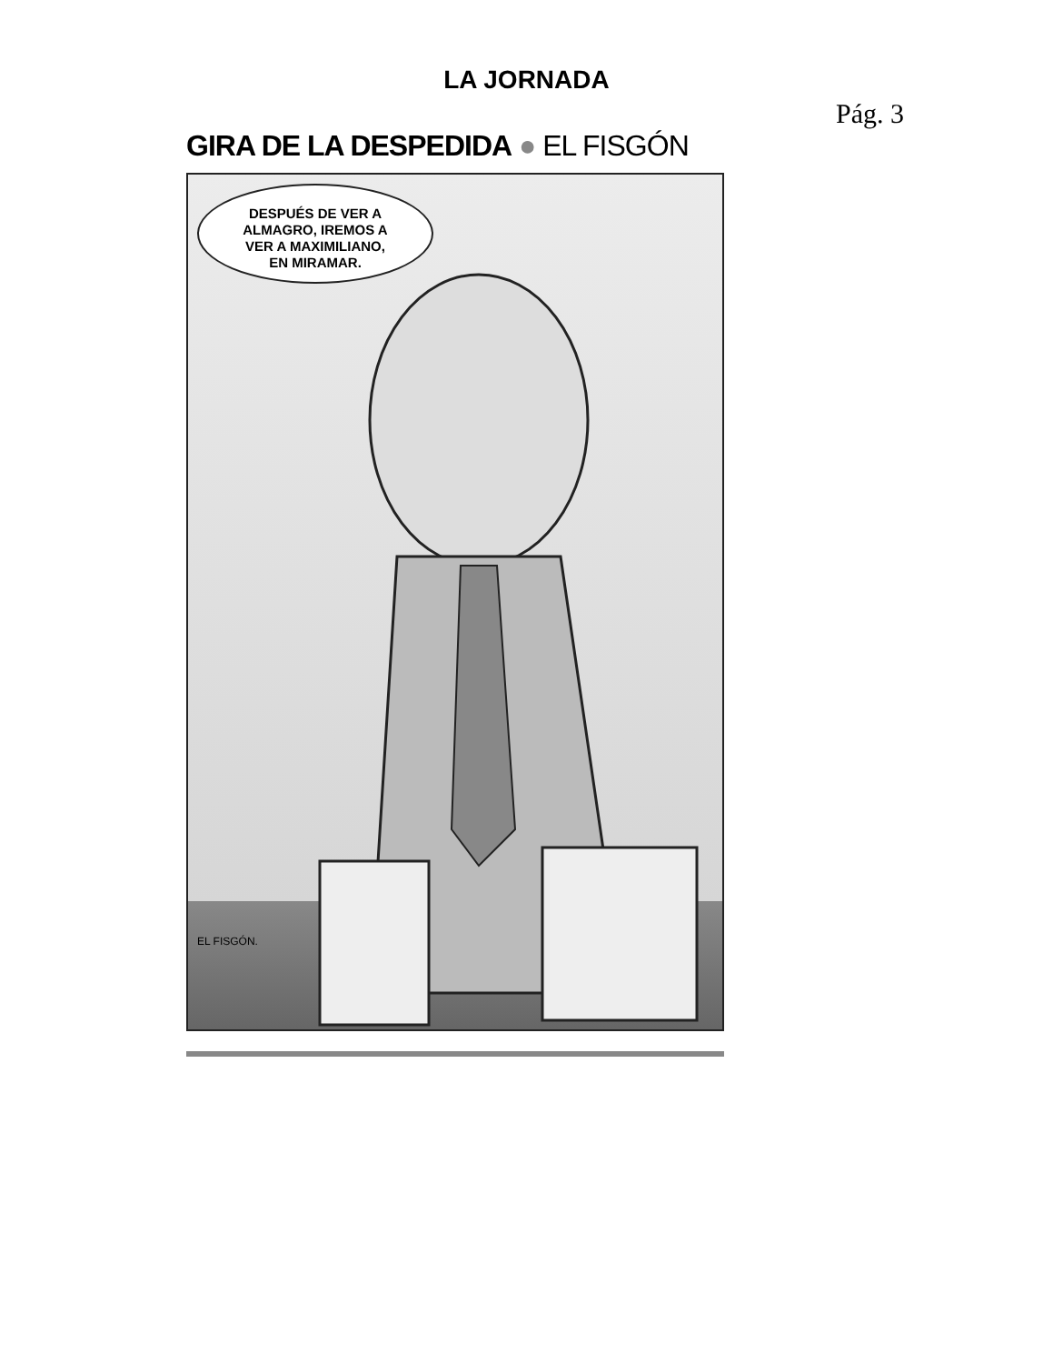LA JORNADA
Pág. 3
GIRA DE LA DESPEDIDA ● EL FISGÓN
DESPUÉS DE VER A
ALMAGRO, IREMOS A
VER A MAXIMILIANO,
EN MIRAMAR.
EL FISGÓN.